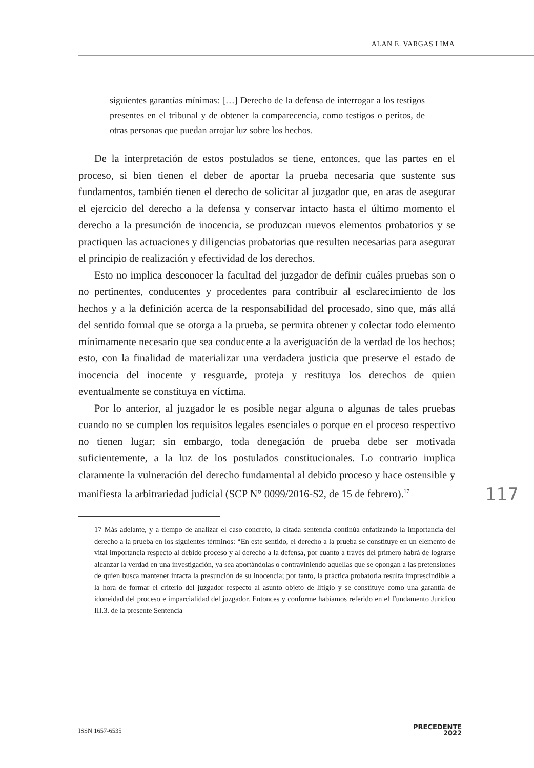ALAN E. VARGAS LIMA
siguientes garantías mínimas: […] Derecho de la defensa de interrogar a los testigos presentes en el tribunal y de obtener la comparecencia, como testigos o peritos, de otras personas que puedan arrojar luz sobre los hechos.
De la interpretación de estos postulados se tiene, entonces, que las partes en el proceso, si bien tienen el deber de aportar la prueba necesaria que sustente sus fundamentos, también tienen el derecho de solicitar al juzgador que, en aras de asegurar el ejercicio del derecho a la defensa y conservar intacto hasta el último momento el derecho a la presunción de inocencia, se produzcan nuevos elementos probatorios y se practiquen las actuaciones y diligencias probatorias que resulten necesarias para asegurar el principio de realización y efectividad de los derechos.
Esto no implica desconocer la facultad del juzgador de definir cuáles pruebas son o no pertinentes, conducentes y procedentes para contribuir al esclarecimiento de los hechos y a la definición acerca de la responsabilidad del procesado, sino que, más allá del sentido formal que se otorga a la prueba, se permita obtener y colectar todo elemento mínimamente necesario que sea conducente a la averiguación de la verdad de los hechos; esto, con la finalidad de materializar una verdadera justicia que preserve el estado de inocencia del inocente y resguarde, proteja y restituya los derechos de quien eventualmente se constituya en víctima.
Por lo anterior, al juzgador le es posible negar alguna o algunas de tales pruebas cuando no se cumplen los requisitos legales esenciales o porque en el proceso respectivo no tienen lugar; sin embargo, toda denegación de prueba debe ser motivada suficientemente, a la luz de los postulados constitucionales. Lo contrario implica claramente la vulneración del derecho fundamental al debido proceso y hace ostensible y manifiesta la arbitrariedad judicial (SCP N° 0099/2016-S2, de 15 de febrero).<sup>17</sup>
17 Más adelante, y a tiempo de analizar el caso concreto, la citada sentencia continúa enfatizando la importancia del derecho a la prueba en los siguientes términos: “En este sentido, el derecho a la prueba se constituye en un elemento de vital importancia respecto al debido proceso y al derecho a la defensa, por cuanto a través del primero habrá de lograrse alcanzar la verdad en una investigación, ya sea aportándolas o contraviniendo aquellas que se opongan a las pretensiones de quien busca mantener intacta la presunción de su inocencia; por tanto, la práctica probatoria resulta imprescindible a la hora de formar el criterio del juzgador respecto al asunto objeto de litigio y se constituye como una garantía de idoneidad del proceso e imparcialidad del juzgador. Entonces y conforme habíamos referido en el Fundamento Jurídico III.3. de la presente Sentencia
117
ISSN 1657-6535
PRECEDENTE
2022